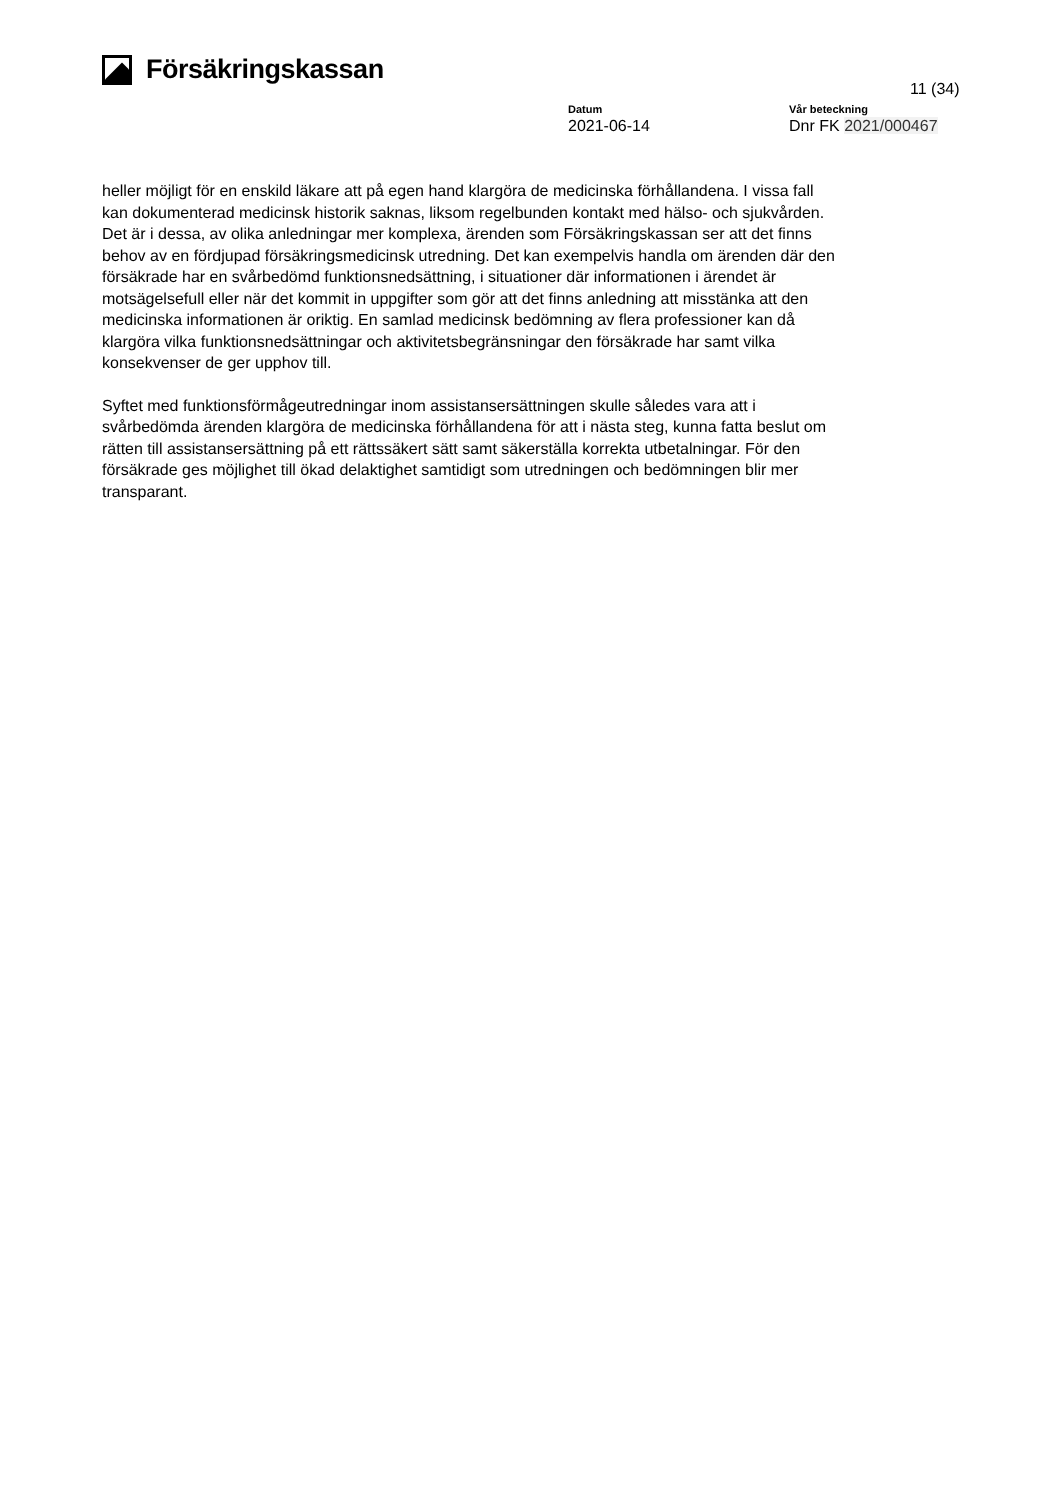Försäkringskassan
11 (34)
Datum
2021-06-14
Vår beteckning
Dnr FK 2021/000467
heller möjligt för en enskild läkare att på egen hand klargöra de medicinska förhållandena. I vissa fall kan dokumenterad medicinsk historik saknas, liksom regelbunden kontakt med hälso- och sjukvården. Det är i dessa, av olika anledningar mer komplexa, ärenden som Försäkringskassan ser att det finns behov av en fördjupad försäkringsmedicinsk utredning. Det kan exempelvis handla om ärenden där den försäkrade har en svårbedömd funktionsnedsättning, i situationer där informationen i ärendet är motsägelsefull eller när det kommit in uppgifter som gör att det finns anledning att misstänka att den medicinska informationen är oriktig. En samlad medicinsk bedömning av flera professioner kan då klargöra vilka funktionsnedsättningar och aktivitetsbegränsningar den försäkrade har samt vilka konsekvenser de ger upphov till.
Syftet med funktionsförmågeutredningar inom assistansersättningen skulle således vara att i svårbedömda ärenden klargöra de medicinska förhållandena för att i nästa steg, kunna fatta beslut om rätten till assistansersättning på ett rättssäkert sätt samt säkerställa korrekta utbetalningar. För den försäkrade ges möjlighet till ökad delaktighet samtidigt som utredningen och bedömningen blir mer transparant.